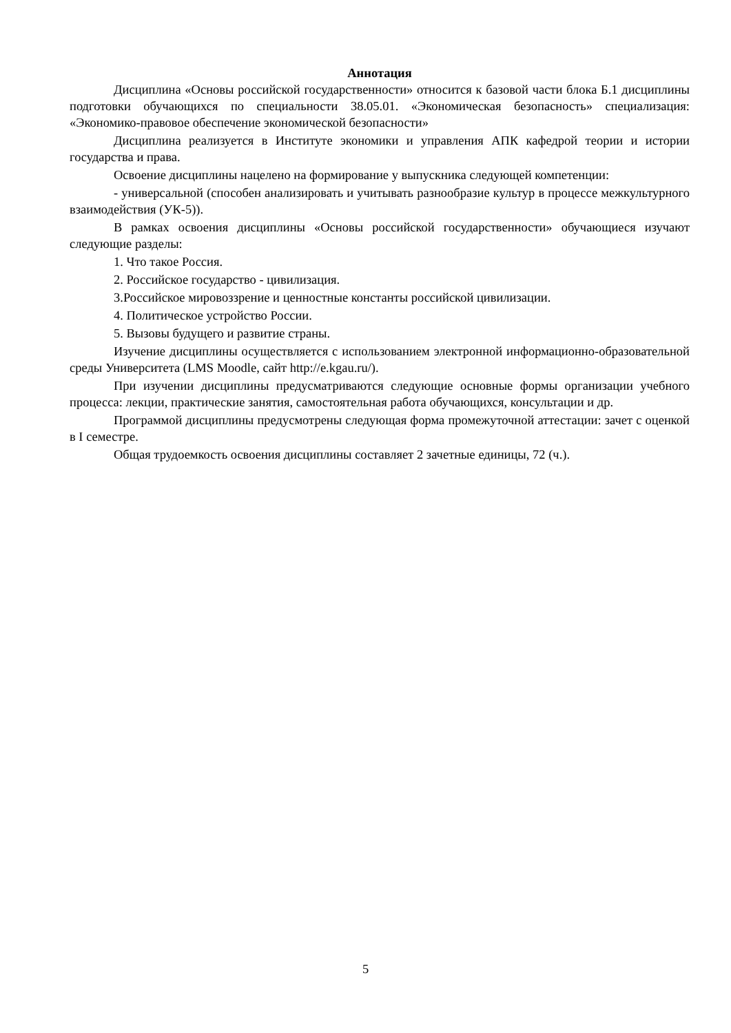Аннотация
Дисциплина «Основы российской государственности» относится к базовой части блока Б.1 дисциплины подготовки обучающихся по специальности 38.05.01. «Экономическая безопасность» специализация: «Экономико-правовое обеспечение экономической безопасности»
Дисциплина реализуется в Институте экономики и управления АПК кафедрой теории и истории государства и права.
Освоение дисциплины нацелено на формирование у выпускника следующей компетенции:
- универсальной (способен анализировать и учитывать разнообразие культур в процессе межкультурного взаимодействия (УК-5)).
В рамках освоения дисциплины «Основы российской государственности» обучающиеся изучают следующие разделы:
1. Что такое Россия.
2. Российское государство - цивилизация.
3.Российское мировоззрение и ценностные константы российской цивилизации.
4. Политическое устройство России.
5. Вызовы будущего и развитие страны.
Изучение дисциплины осуществляется с использованием электронной информационно-образовательной среды Университета (LMS Moodle, сайт http://e.kgau.ru/).
При изучении дисциплины предусматриваются следующие основные формы организации учебного процесса: лекции, практические занятия, самостоятельная работа обучающихся, консультации и др.
Программой дисциплины предусмотрены следующая форма промежуточной аттестации: зачет с оценкой в I семестре.
Общая трудоемкость освоения дисциплины составляет 2 зачетные единицы, 72 (ч.).
5